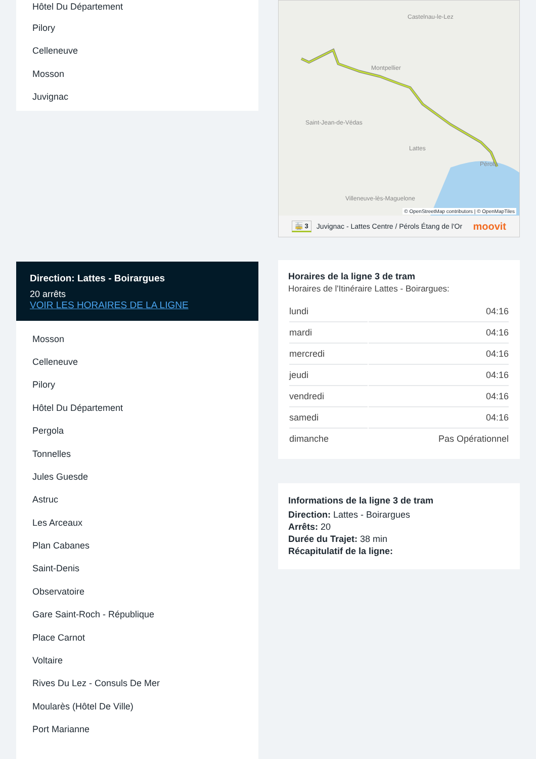Hôtel Du Département
Pilory
Celleneuve
Mosson
Juvignac
Direction: Lattes - Boirargues
20 arrêts
VOIR LES HORAIRES DE LA LIGNE
Mosson
Celleneuve
Pilory
Hôtel Du Département
Pergola
Tonnelles
Jules Guesde
Astruc
Les Arceaux
Plan Cabanes
Saint-Denis
Observatoire
Gare Saint-Roch - République
Place Carnot
Voltaire
Rives Du Lez - Consuls De Mer
Moularès (Hôtel De Ville)
Port Marianne
Castelnau-le-Lez
Montpellier
Saint-Jean-de-Védas
Lattes
Villeneuve-lès-Maguelone
Pérols
© OpenStreetMap contributors | © OpenMapTiles
🚋 3 Juvignac - Lattes Centre / Pérols Étang de l'Or moovit
Horaires de la ligne 3 de tram
Horaires de l'Itinéraire Lattes - Boirargues:
| lundi | 04:16 |
| mardi | 04:16 |
| mercredi | 04:16 |
| jeudi | 04:16 |
| vendredi | 04:16 |
| samedi | 04:16 |
| dimanche | Pas Opérationnel |
Informations de la ligne 3 de tram
Direction: Lattes - Boirargues
Arrêts: 20
Durée du Trajet: 38 min
Récapitulatif de la ligne: